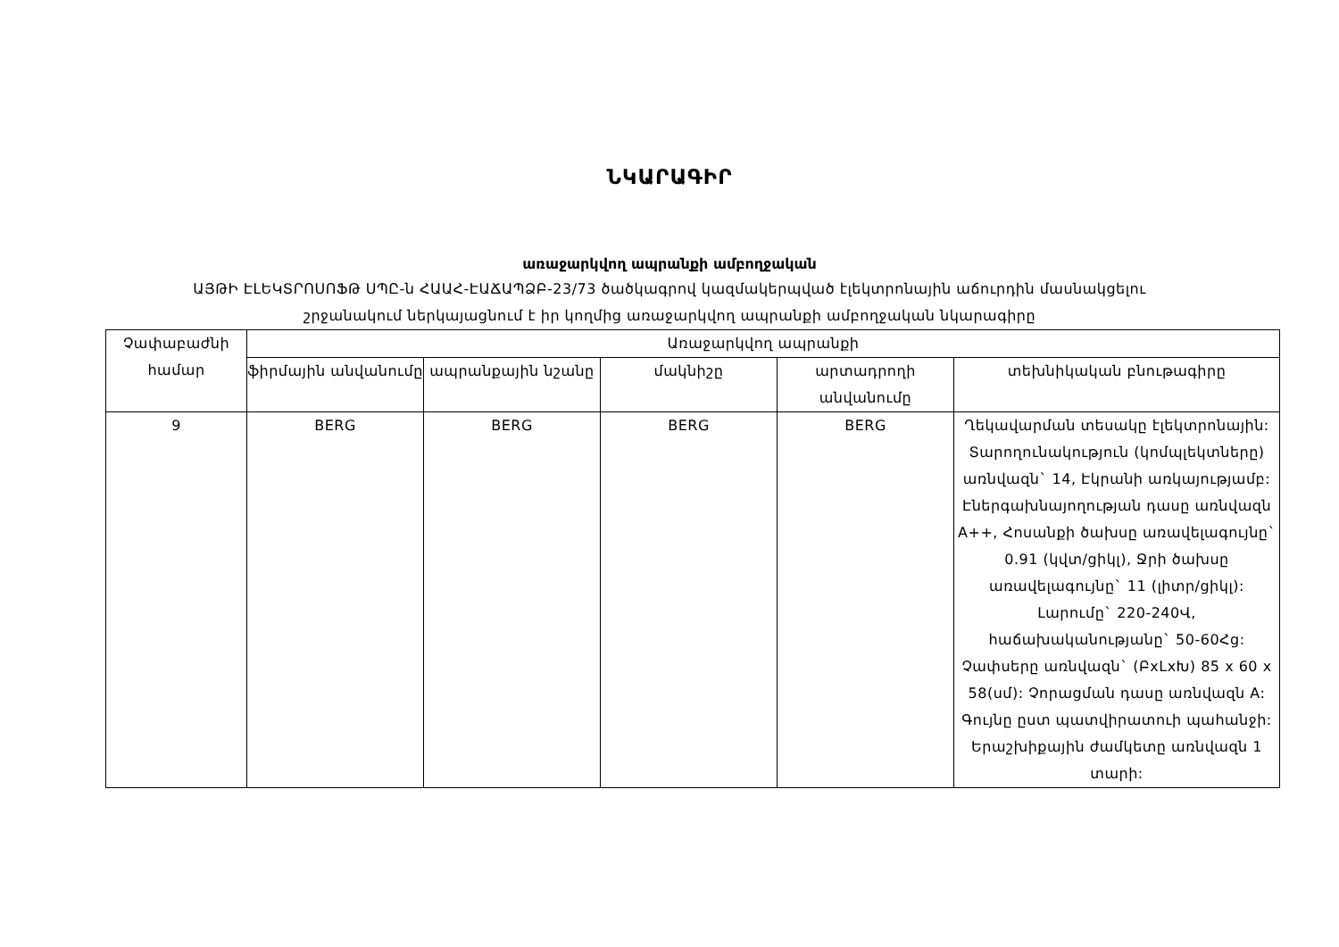ՆԿԱՐԱԳԻՐ
առաջարկվող ապրանքի ամբողջական
ԱՅԹԻ ԷԼԵԿՏՐՈՍՈՖԹ ՍՊԸ-ն ՀԱԱՀ-ԷԱՃԱՊՁԲ-23/73 ծածկագրով կազմակերպված էլեկտրոնային աճուրդին մասնակցելու
շրջանակում ներկայացնում է իր կողմից առաջարկվող ապրանքի ամբողջական նկարագիրը
| Չափաբաժնի համար | Առաջարկվող ապրանքի | | | | |
| --- | --- | --- | --- | --- | --- |
| | ֆիրմային անվանումը | ապրանքային նշանը | մակնիշը | արտադրողի անվանումը | տեխնիկական բնութագիրը |
| 9 | BERG | BERG | BERG | BERG | Ղեկավարման տեսակը էլեկտրոնային: Տարողունակություն (կոմպլեկտները) առնվազն` 14, Էկրանի առկայությամբ: Էներգախնայողության դասը առնվազն A++, Հոսանքի ծախսը առավելագույնը` 0.91 (կվտ/ցիկլ), Ջրի ծախսը առավելագույնը` 11 (լիտր/ցիկլ): Լարումը` 220-240Վ, հաճախականությանը` 50-60Հց: Չափսերը առնվազն` (ԲxLxԽ) 85 x 60 x 58(սմ): Չորացման դասը առնվազն A: Գույնը ըստ պատվիրատուի պահանջի: Երաշխիքային ժամկետը առնվազն 1 տարի: |